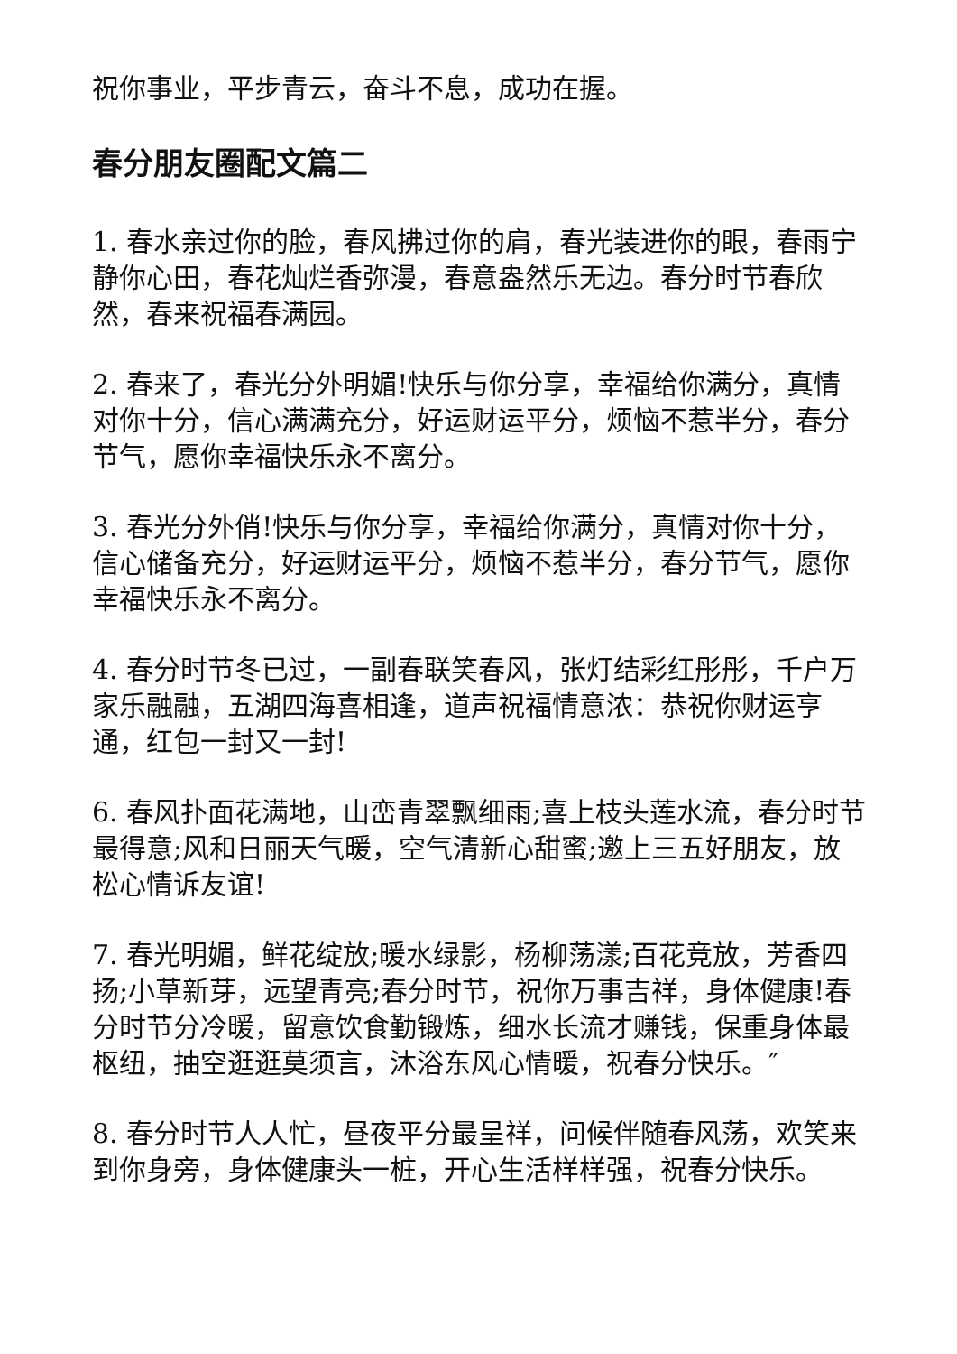祝你事业，平步青云，奋斗不息，成功在握。
春分朋友圈配文篇二
1. 春水亲过你的脸，春风拂过你的肩，春光装进你的眼，春雨宁静你心田，春花灿烂香弥漫，春意盎然乐无边。春分时节春欣然，春来祝福春满园。
2. 春来了，春光分外明媚!快乐与你分享，幸福给你满分，真情对你十分，信心满满充分，好运财运平分，烦恼不惹半分，春分节气，愿你幸福快乐永不离分。
3. 春光分外俏!快乐与你分享，幸福给你满分，真情对你十分，信心储备充分，好运财运平分，烦恼不惹半分，春分节气，愿你幸福快乐永不离分。
4. 春分时节冬已过，一副春联笑春风，张灯结彩红彤彤，千户万家乐融融，五湖四海喜相逢，道声祝福情意浓：恭祝你财运亨通，红包一封又一封!
6. 春风扑面花满地，山峦青翠飘细雨;喜上枝头莲水流，春分时节最得意;风和日丽天气暖，空气清新心甜蜜;邀上三五好朋友，放松心情诉友谊!
7. 春光明媚，鲜花绽放;暖水绿影，杨柳荡漾;百花竞放，芳香四扬;小草新芽，远望青亮;春分时节，祝你万事吉祥，身体健康!春分时节分冷暖，留意饮食勤锻炼，细水长流才赚钱，保重身体最枢纽，抽空逛逛莫须言，沐浴东风心情暖，祝春分快乐。″
8. 春分时节人人忙，昼夜平分最呈祥，问候伴随春风荡，欢笑来到你身旁，身体健康头一桩，开心生活样样强，祝春分快乐。